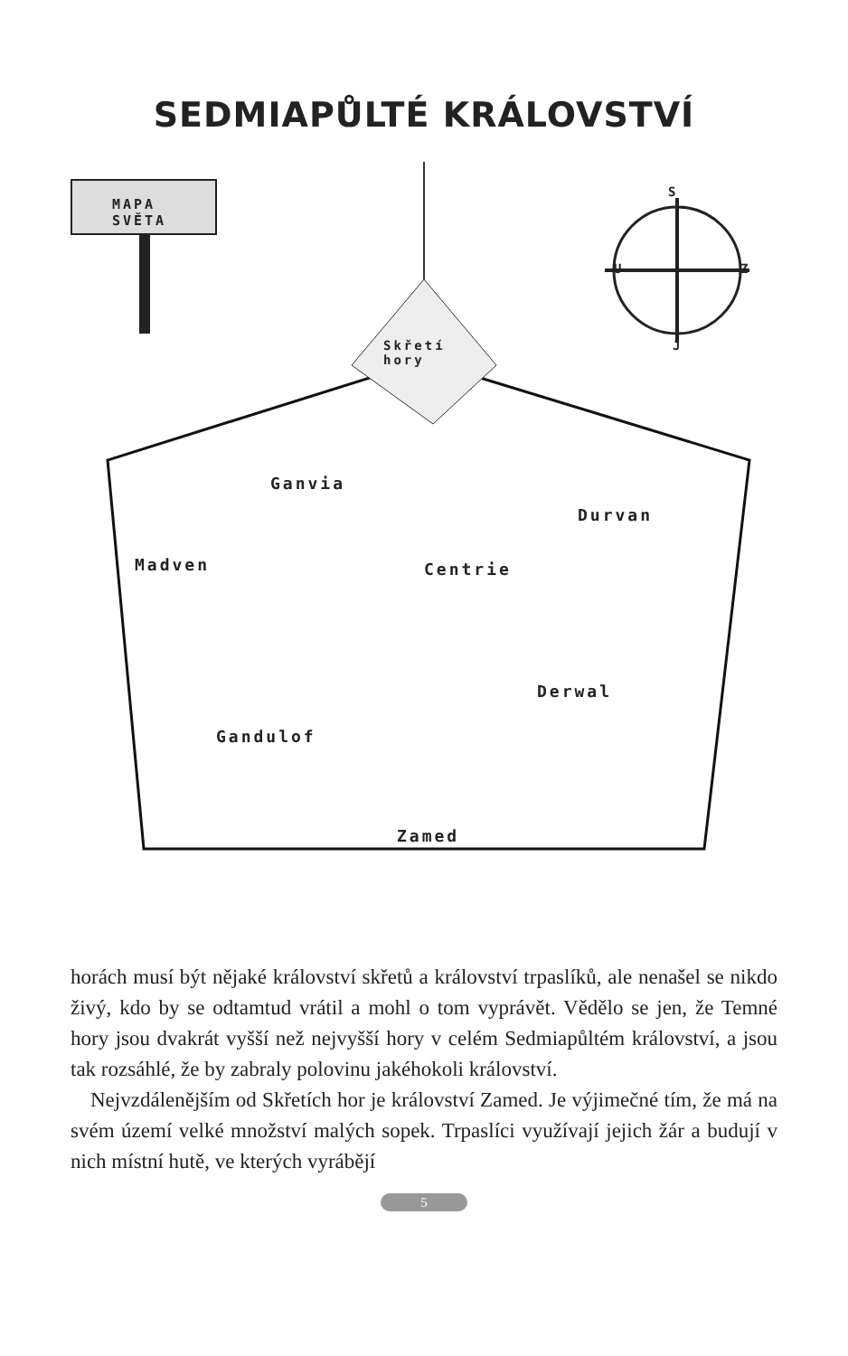SEDMIAPŮLTÉ KRÁLOVSTVÍ
MAPA
SVĚTA
S
U Z
J
Skřetí
hory
Ganvia
Durvan
Madven Centrie
Derwal
Gandulof
Zamed
horách musí být nějaké království skřetů a království trpaslíků, ale nenašel se nikdo živý, kdo by se odtamtud vrátil a mohl o tom vyprávět. Vědělo se jen, že Temné hory jsou dvakrát vyšší než nejvyšší hory v celém Sedmiapůltém království, a jsou tak rozsáhlé, že by zabraly polovinu jakéhokoli království.
Nejvzdálenějším od Skřetích hor je království Zamed. Je výjimečné tím, že má na svém území velké množství malých sopek. Trpaslíci využívají jejich žár a budují v nich místní hutě, ve kterých vyrábějí
5